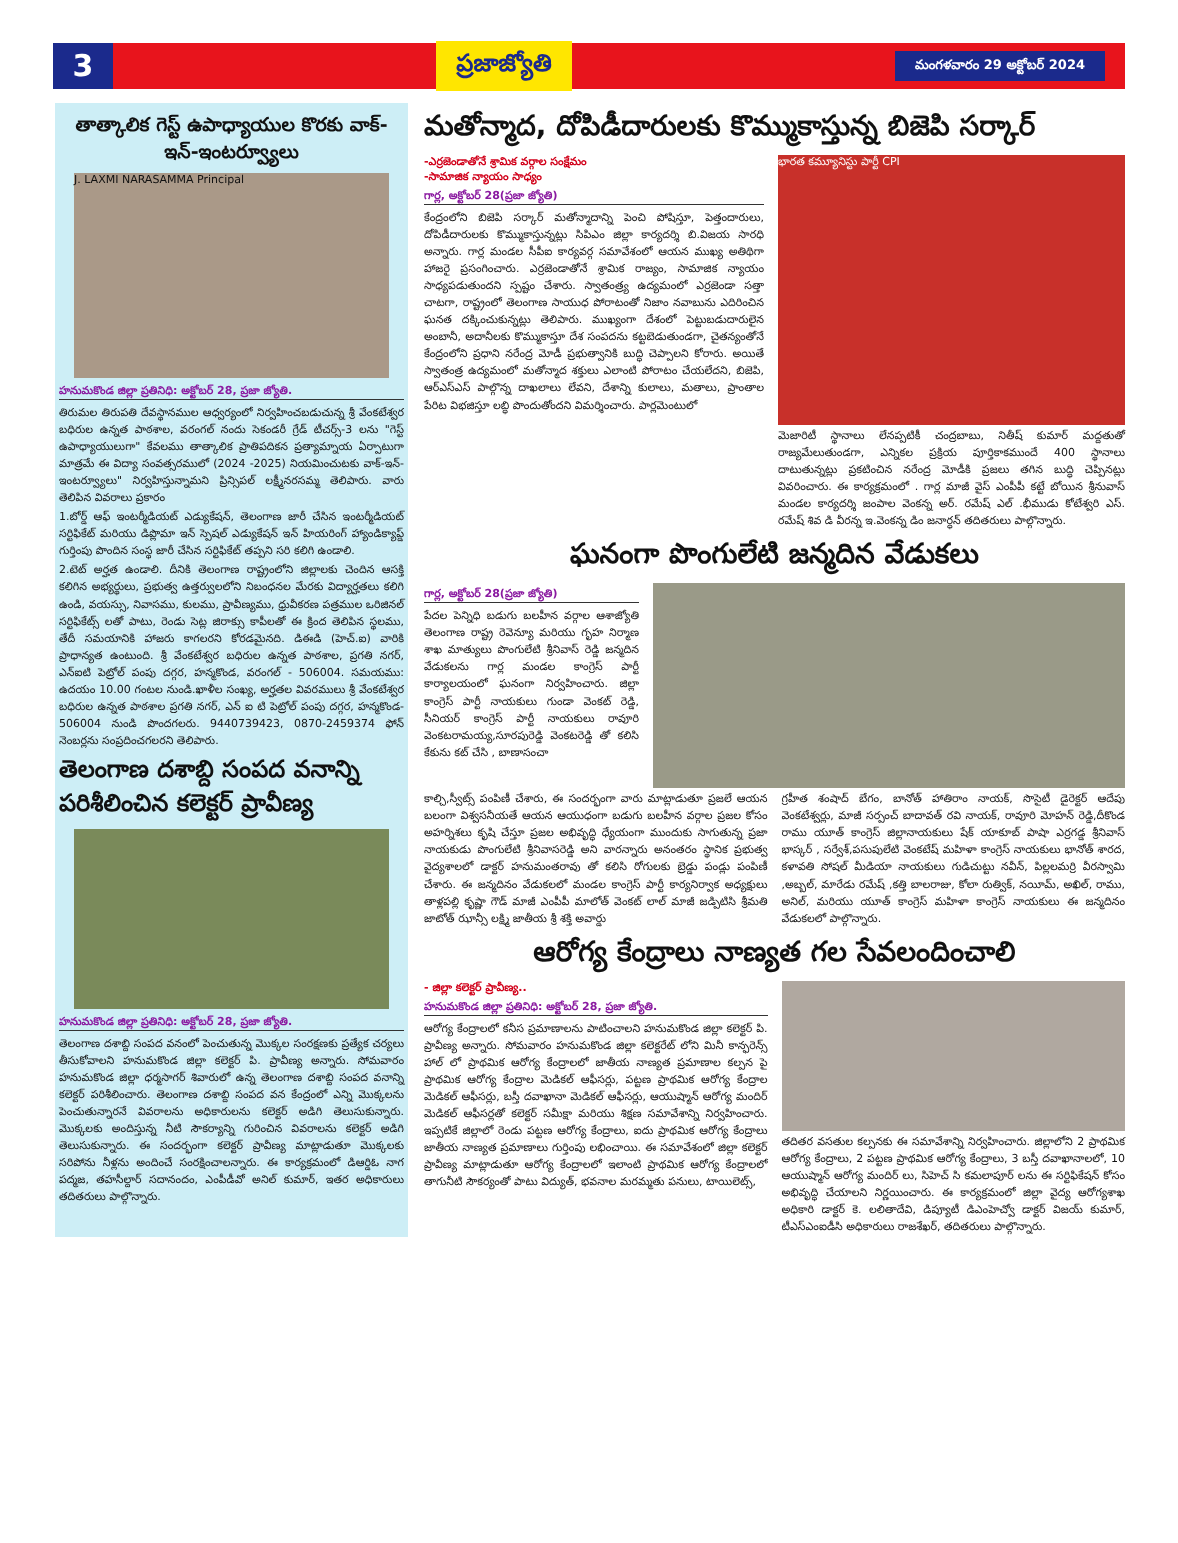3
ప్రజాజ్యోతి
మంగళవారం 29 అక్టోబర్ 2024
తాత్కాలిక గెస్ట్ ఉపాధ్యాయుల కొరకు వాక్-ఇన్-ఇంటర్వ్యూలు
J. LAXMI NARASAMMA Principal
హనుమకొండ జిల్లా ప్రతినిధి: అక్టోబర్ 28, ప్రజా జ్యోతి.
తిరుమల తిరుపతి దేవస్థానముల ఆధ్వర్యంలో నిర్వహించబడుచున్న శ్రీ వేంకటేశ్వర బధిరుల ఉన్నత పాఠశాల, వరంగల్ నందు సెకండరీ గ్రేడ్ టీచర్స్-3 లను "గెస్ట్ ఉపాధ్యాయులుగా" కేవలము తాత్కాలిక ప్రాతిపదికన ప్రత్యామ్నాయ ఏర్పాటుగా మాత్రమే ఈ విద్యా సంవత్సరములో (2024 -2025) నియమించుటకు వాక్-ఇన్-ఇంటర్వ్యూలు" నిర్వహిస్తున్నామని ప్రిన్సిపల్ లక్ష్మీనరసమ్మ తెలిపారు. వారు తెలిపిన వివరాలు ప్రకారం
1.బోర్డ్ ఆఫ్ ఇంటర్మీడియట్ ఎడ్యుకేషన్, తెలంగాణ జారీ చేసిన ఇంటర్మీడియట్ సర్టిఫికేట్ మరియు డిప్లొమా ఇన్ స్పెషల్ ఎడ్యుకేషన్ ఇన్ హియరింగ్ హ్యాండిక్యాప్డ్ గుర్తింపు పొందిన సంస్థ జారీ చేసిన సర్టిఫికేట్ తప్పని సరి కలిగి ఉండాలి.
2.టెట్ అర్హత ఉండాలి. దీనికి తెలంగాణ రాష్ట్రంలోని జిల్లాలకు చెందిన ఆసక్తి కలిగిన అభ్యర్థులు, ప్రభుత్వ ఉత్తర్వులలోని నిబంధనల మేరకు విద్యార్హతలు కలిగి ఉండి, వయస్సు, నివాసము, కులము, ప్రావీణ్యము, ధ్రువీకరణ పత్రముల ఒరిజినల్ సర్టిఫికేట్స్ లతో పాటు, రెండు సెట్ల జిరాక్సు కాపీలతో ఈ క్రింద తెలిపిన స్థలము, తేదీ సమయానికి హాజరు కాగలరని కోరడమైనది. డిఈడి (హెచ్.ఐ) వారికి ప్రాధాన్యత ఉంటుంది. శ్రీ వేంకటేశ్వర బధిరుల ఉన్నత పాఠశాల, ప్రగతి నగర్, ఎన్ఐటి పెట్రోల్ పంపు దగ్గర, హన్మకొండ, వరంగల్ - 506004. సమయము: ఉదయం 10.00 గంటల నుండి.ఖాళీల సంఖ్య, అర్హతల వివరములు శ్రీ వేంకటేశ్వర బధిరుల ఉన్నత పాఠశాల ప్రగతి నగర్, ఎన్ ఐ టి పెట్రోల్ పంపు దగ్గర, హన్మకొండ- 506004 నుండి పొందగలరు. 9440739423, 0870-2459374 ఫోన్ నెంబర్లను సంప్రదించగలరని తెలిపారు.
తెలంగాణ దశాబ్ది సంపద వనాన్ని పరిశీలించిన కలెక్టర్ ప్రావీణ్య
హనుమకొండ జిల్లా ప్రతినిధి: అక్టోబర్ 28, ప్రజా జ్యోతి.
తెలంగాణ దశాబ్ది సంపద వనంలో పెంచుతున్న మొక్కల సంరక్షణకు ప్రత్యేక చర్యలు తీసుకోవాలని హనుమకొండ జిల్లా కలెక్టర్ పి. ప్రావీణ్య అన్నారు. సోమవారం హనుమకొండ జిల్లా ధర్మసాగర్ శివారులో ఉన్న తెలంగాణ దశాబ్ది సంపద వనాన్ని కలెక్టర్ పరిశీలించారు. తెలంగాణ దశాబ్ది సంపద వన కేంద్రంలో ఎన్ని మొక్కలను పెంచుతున్నారనే వివరాలను అధికారులను కలెక్టర్ అడిగి తెలుసుకున్నారు. మొక్కలకు అందిస్తున్న నీటి సౌకర్యాన్ని గురించిన వివరాలను కలెక్టర్ అడిగి తెలుసుకున్నారు. ఈ సందర్భంగా కలెక్టర్ ప్రావీణ్య మాట్లాడుతూ మొక్కలకు సరిపోను నీళ్లను అందించే సంరక్షించాలన్నారు. ఈ కార్యక్రమంలో డిఆర్డిఓ నాగ పద్మజ, తహసీల్దార్ సదానందం, ఎంపీడీవో అనిల్ కుమార్, ఇతర అధికారులు తదితరులు పాల్గొన్నారు.
మతోన్మాద, దోపిడీదారులకు కొమ్ముకాస్తున్న బిజెపి సర్కార్
-ఎర్రజెండాతోనే శ్రామిక వర్గాల సంక్షేమం
-సామాజిక న్యాయం సాధ్యం
గార్ల, అక్టోబర్ 28(ప్రజా జ్యోతి)
కేంద్రంలోని బిజెపి సర్కార్ మతోన్మాదాన్ని పెంచి పోషిస్తూ, పెత్తందారులు, దోపిడీదారులకు కొమ్ముకాస్తున్నట్లు సిపిఎం జిల్లా కార్యదర్శి బి.విజయ సారధి అన్నారు. గార్ల మండల సీపీఐ కార్యవర్గ సమావేశంలో ఆయన ముఖ్య అతిథిగా హాజరై ప్రసంగించారు. ఎర్రజెండాతోనే శ్రామిక రాజ్యం, సామాజిక న్యాయం సాధ్యపడుతుందని స్పష్టం చేశారు. స్వాతంత్ర్య ఉద్యమంలో ఎర్రజెండా సత్తా చాటగా, రాష్ట్రంలో తెలంగాణ సాయుధ పోరాటంతో నిజాం నవాబును ఎదిరించిన ఘనత దక్కించుకున్నట్లు తెలిపారు. ముఖ్యంగా దేశంలో పెట్టుబడుదారులైన అంబానీ, అదానీలకు కొమ్ముకాస్తూ దేశ సంపదను కట్టబెడుతుండగా, చైతన్యంతోనే కేంద్రంలోని ప్రధాని నరేంద్ర మోడీ ప్రభుత్వానికి బుద్ధి చెప్పాలని కోరారు. అయితే స్వాతంత్ర ఉద్యమంలో మతోన్మాద శక్తులు ఎలాంటి పోరాటం చేయలేదని, బిజెపి, ఆర్ఎస్ఎస్ పాల్గొన్న దాఖలాలు లేవని, దేశాన్ని కులాలు, మతాలు, ప్రాంతాల పేరిట విభజిస్తూ లబ్ధి పొందుతోందని విమర్శించారు. పార్లమెంటులో
భారత కమ్యూనిస్టు పార్టీ CPI
మెజారిటీ స్థానాలు లేనప్పటికీ చంద్రబాబు, నితీష్ కుమార్ మద్దతుతో రాజ్యమేలుతుండగా, ఎన్నికల ప్రక్రియ పూర్తికాకముందే 400 స్థానాలు దాటుతున్నట్లు ప్రకటించిన నరేంద్ర మోడీకి ప్రజలు తగిన బుద్ధి చెప్పినట్లు వివరించారు. ఈ కార్యక్రమంలో . గార్ల మాజీ వైస్ ఎంపీపీ కట్టే బోయిన శ్రీనువాస్ మండల కార్యదర్శి జంపాల వెంకన్న అర్. రమేష్ ఎల్ .భీముడు కోటేశ్వరి ఎస్. రమేష్ శివ డి వీరన్న ఇ.వెంకన్న డిం జనార్ధన్ తదితరులు పాల్గొన్నారు.
ఘనంగా పొంగులేటి జన్మదిన వేడుకలు
గార్ల, అక్టోబర్ 28(ప్రజా జ్యోతి)
పేదల పెన్నిధి బడుగు బలహీన వర్గాల ఆశాజ్యోతి తెలంగాణ రాష్ట్ర రెవెన్యూ మరియు గృహ నిర్మాణ శాఖ మాత్యులు పొంగులేటి శ్రీనివాస్ రెడ్డి జన్మదిన వేడుకలను గార్ల మండల కాంగ్రెస్ పార్టీ కార్యాలయంలో ఘనంగా నిర్వహించారు. జిల్లా కాంగ్రెస్ పార్టీ నాయకులు గుండా వెంకట్ రెడ్డి, సీనియర్ కాంగ్రెస్ పార్టీ నాయకులు రావూరి వెంకటరామయ్య,సూరపురెడ్డి వెంకటరెడ్డి తో కలిసి కేకును కట్ చేసి , బాణాసంచా
కాల్చి,స్వీట్స్ పంపిణీ చేశారు, ఈ సందర్భంగా వారు మాట్లాడుతూ ప్రజలే ఆయన బలంగా విశ్వసనీయతే ఆయన ఆయుధంగా బడుగు బలహీన వర్గాల ప్రజల కోసం అహర్నిశలు కృషి చేస్తూ ప్రజల అభివృద్ధి ధ్యేయంగా ముందుకు సాగుతున్న ప్రజా నాయకుడు పొంగులేటి శ్రీనివాసరెడ్డి అని వారన్నారు అనంతరం స్థానిక ప్రభుత్వ వైద్యశాలలో డాక్టర్ హనుమంతరావు తో కలిసి రోగులకు బ్రెడ్డు పండ్లు పంపిణీ చేశారు. ఈ జన్మదినం వేడుకలలో మండల కాంగ్రెస్ పార్టీ కార్యనిర్వాక అధ్యక్షులు తాళ్లపల్లి కృష్ణా గౌడ్ మాజీ ఎంపీపీ మాలోత్ వెంకట్ లాల్ మాజీ జడ్పిటిసి శ్రీమతి జాటోత్ ఝాన్సీ లక్ష్మి జాతీయ శ్రీ శక్తి అవార్డు
గ్రహీత శంషాద్ బేగం, బానోత్ హాతిరాం నాయక్, సొసైటీ డైరెక్టర్ ఆదేపు వెంకటేశ్వర్లు, మాజీ సర్పంచ్ బాదావత్ రవి నాయక్, రావూరి మోహన్ రెడ్డి,దీకొండ రాము యూత్ కాంగ్రెస్ జిల్లానాయకులు షేక్ యాకూబ్ పాషా ఎర్రగడ్డ శ్రీనివాస్ భాస్కర్ , సర్వేశ్,పసుపులేటి వెంకటేష్ మహిళా కాంగ్రెస్ నాయకులు భానోత్ శారద, కళావతి సోషల్ మీడియా నాయకులు గుడిచుట్టు నవీన్, పిల్లలమర్రి వీరస్వామి ,అబ్బల్, మారేడు రమేష్ ,కత్తి బాలరాజు, కోలా రుత్విక్, నయీమ్, అఖిల్, రాము, అనిల్, మరియు యూత్ కాంగ్రెస్ మహిళా కాంగ్రెస్ నాయకులు ఈ జన్మదినం వేడుకలలో పాల్గొన్నారు.
ఆరోగ్య కేంద్రాలు నాణ్యత గల సేవలందించాలి
- జిల్లా కలెక్టర్ ప్రావీణ్య..
హనుమకొండ జిల్లా ప్రతినిధి: అక్టోబర్ 28, ప్రజా జ్యోతి.
ఆరోగ్య కేంద్రాలలో కనీస ప్రమాణాలను పాటించాలని హనుమకొండ జిల్లా కలెక్టర్ పి. ప్రావీణ్య అన్నారు. సోమవారం హనుమకొండ జిల్లా కలెక్టరేట్ లోని మినీ కాన్ఫరెన్స్ హాల్ లో ప్రాథమిక ఆరోగ్య కేంద్రాలలో జాతీయ నాణ్యత ప్రమాణాల కల్పన పై ప్రాథమిక ఆరోగ్య కేంద్రాల మెడికల్ ఆఫీసర్లు, పట్టణ ప్రాథమిక ఆరోగ్య కేంద్రాల మెడికల్ ఆఫీసర్లు, బస్తీ దవాఖానా మెడికల్ ఆఫీసర్లు, ఆయుష్మాన్ ఆరోగ్య మందిర్ మెడికల్ ఆఫీసర్లతో కలెక్టర్ సమీక్షా మరియు శిక్షణ సమావేశాన్ని నిర్వహించారు. ఇప్పటికే జిల్లాలో రెండు పట్టణ ఆరోగ్య కేంద్రాలు, ఐదు ప్రాథమిక ఆరోగ్య కేంద్రాలు జాతీయ నాణ్యత ప్రమాణాలు గుర్తింపు లభించాయి. ఈ సమావేశంలో జిల్లా కలెక్టర్ ప్రావీణ్య మాట్లాడుతూ ఆరోగ్య కేంద్రాలలో ఇలాంటి ప్రాథమిక ఆరోగ్య కేంద్రాలలో తాగునీటి సౌకర్యంతో పాటు విద్యుత్, భవనాల మరమ్మతు పనులు, టాయిలెట్స్,
తదితర వసతుల కల్పనకు ఈ సమావేశాన్ని నిర్వహించారు. జిల్లాలోని 2 ప్రాథమిక ఆరోగ్య కేంద్రాలు, 2 పట్టణ ప్రాథమిక ఆరోగ్య కేంద్రాలు, 3 బస్తీ దవాఖానాలలో, 10 ఆయుష్మాన్ ఆరోగ్య మందిర్ లు, సిహెచ్ సి కమలాపూర్ లను ఈ సర్టిఫికేషన్ కోసం అభివృద్ధి చేయాలని నిర్ణయించారు. ఈ కార్యక్రమంలో జిల్లా వైద్య ఆరోగ్యశాఖ అధికారి డాక్టర్ కె. లలితాదేవి, డిప్యూటీ డిఎంహెచ్వో డాక్టర్ విజయ్ కుమార్, టీఎస్ఎంఐడీసి అధికారులు రాజశేఖర్, తదితరులు పాల్గొన్నారు.